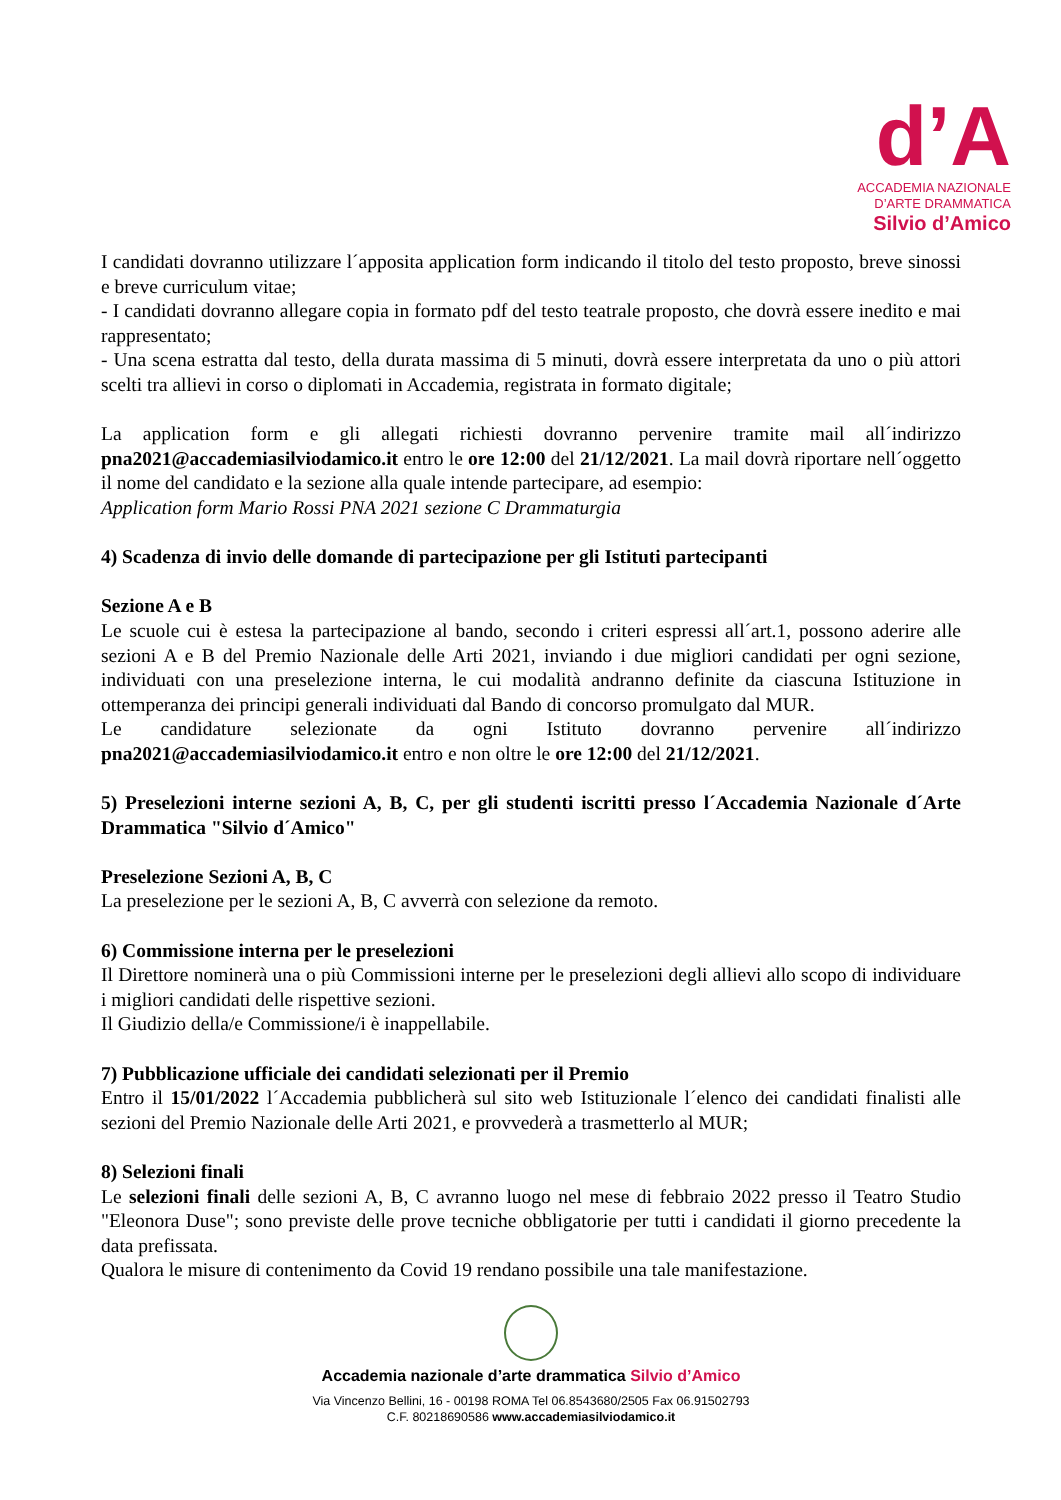d’A
ACCADEMIA NAZIONALE
D’ARTE DRAMMATICA
Silvio d’Amico
I candidati dovranno utilizzare l´apposita application form indicando il titolo del testo proposto, breve sinossi e breve curriculum vitae;
- I candidati dovranno allegare copia in formato pdf del testo teatrale proposto, che dovrà essere inedito e mai rappresentato;
- Una scena estratta dal testo, della durata massima di 5 minuti, dovrà essere interpretata da uno o più attori scelti tra allievi in corso o diplomati in Accademia, registrata in formato digitale;
La application form e gli allegati richiesti dovranno pervenire tramite mail all´indirizzo pna2021@accademiasilviodamico.it entro le ore 12:00 del 21/12/2021. La mail dovrà riportare nell´oggetto il nome del candidato e la sezione alla quale intende partecipare, ad esempio:
Application form Mario Rossi PNA 2021 sezione C Drammaturgia
4) Scadenza di invio delle domande di partecipazione per gli Istituti partecipanti
Sezione A e B
Le scuole cui è estesa la partecipazione al bando, secondo i criteri espressi all´art.1, possono aderire alle sezioni A e B del Premio Nazionale delle Arti 2021, inviando i due migliori candidati per ogni sezione, individuati con una preselezione interna, le cui modalità andranno definite da ciascuna Istituzione in ottemperanza dei principi generali individuati dal Bando di concorso promulgato dal MUR.
Le candidature selezionate da ogni Istituto dovranno pervenire all´indirizzo pna2021@accademiasilviodamico.it entro e non oltre le ore 12:00 del 21/12/2021.
5) Preselezioni interne sezioni A, B, C, per gli studenti iscritti presso l´Accademia Nazionale d´Arte Drammatica "Silvio d´Amico"
Preselezione Sezioni A, B, C
La preselezione per le sezioni A, B, C avverrà con selezione da remoto.
6) Commissione interna per le preselezioni
Il Direttore nominerà una o più Commissioni interne per le preselezioni degli allievi allo scopo di individuare i migliori candidati delle rispettive sezioni.
Il Giudizio della/e Commissione/i è inappellabile.
7) Pubblicazione ufficiale dei candidati selezionati per il Premio
Entro il 15/01/2022 l´Accademia pubblicherà sul sito web Istituzionale l´elenco dei candidati finalisti alle sezioni del Premio Nazionale delle Arti 2021, e provvederà a trasmetterlo al MUR;
8) Selezioni finali
Le selezioni finali delle sezioni A, B, C avranno luogo nel mese di febbraio 2022 presso il Teatro Studio "Eleonora Duse"; sono previste delle prove tecniche obbligatorie per tutti i candidati il giorno precedente la data prefissata.
Qualora le misure di contenimento da Covid 19 rendano possibile una tale manifestazione.
Accademia nazionale d’arte drammatica Silvio d’Amico
Via Vincenzo Bellini, 16 - 00198 ROMA Tel 06.8543680/2505 Fax 06.91502793
C.F. 80218690586 www.accademiasilviodamico.it